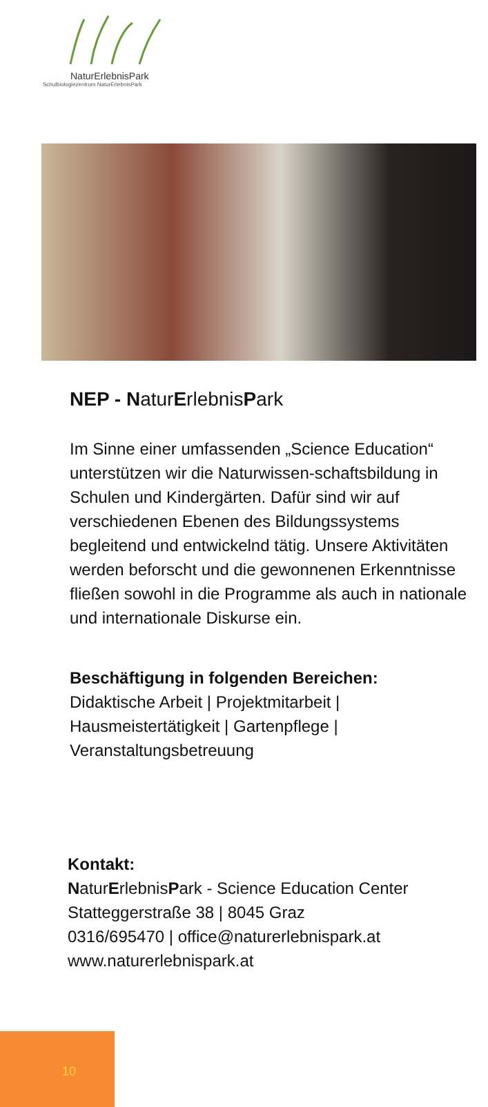NaturErlebnisPark
Schulbiologiezentrum NaturErlebnisPark
NEP - NaturErlebnisPark
Im Sinne einer umfassenden „Science Education“ unterstützen wir die Naturwissen-schaftsbildung in Schulen und Kindergärten. Dafür sind wir auf verschiedenen Ebenen des Bildungssystems begleitend und entwickelnd tätig. Unsere Aktivitäten werden beforscht und die gewonnenen Erkenntnisse fließen sowohl in die Programme als auch in nationale und internationale Diskurse ein.
Beschäftigung in folgenden Bereichen:
Didaktische Arbeit | Projektmitarbeit | Hausmeistertätigkeit | Gartenpflege | Veranstaltungsbetreuung
Kontakt:
NaturErlebnisPark - Science Education Center
Statteggerstraße 38 | 8045 Graz
0316/695470 | office@naturerlebnispark.at
www.naturerlebnispark.at
10